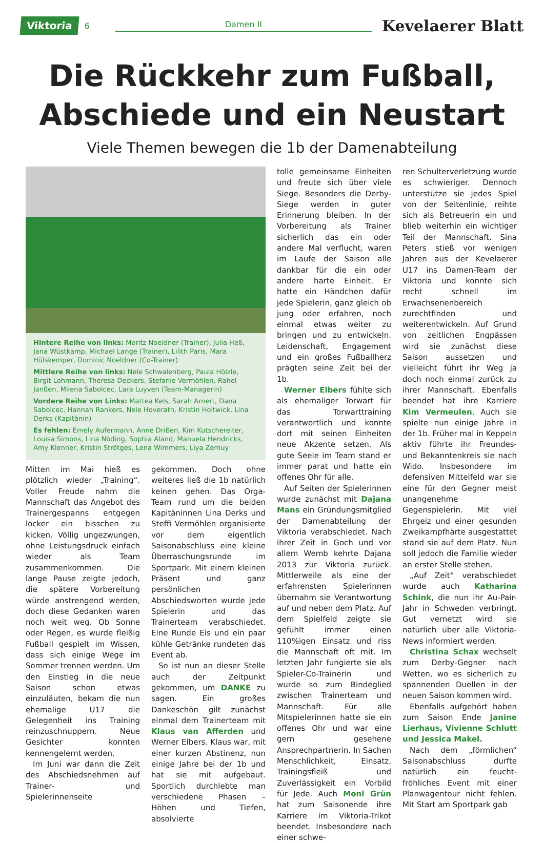Viktoria 6 Damen II Kevelaerer Blatt
Die Rückkehr zum Fußball,
Abschiede und ein Neustart
Viele Themen bewegen die 1b der Damenabteilung
Hintere Reihe von links: Moritz Noeldner (Trainer), Julia Heß, Jana Wüstkamp, Michael Lange (Trainer), Lilith Paris, Mara Hülskemper, Dominic Noeldner (Co-Trainer)
Mittlere Reihe von links: Nele Schwalenberg, Paula Hölzle, Birgit Lohmann, Theresa Deckers, Stefanie Vermöhlen, Rahel Janßen, Milena Sabolcec, Lara Luyven (Team-Managerin)
Vordere Reihe von Links: Mattea Kels, Sarah Arnert, Dana Sabolcec, Hannah Rankers, Nele Hoverath, Kristin Holtwick, Lina Derks (Kapitänin)
Es fehlen: Emely Aufermann, Anne Drißen, Kim Kutschereiter, Louisa Simons, Lina Nöding, Sophia Aland, Manuela Hendricks, Amy Klenner, Kristin Strötges, Lena Wimmers, Liya Zemuy
Mitten im Mai hieß es plötzlich wieder „Training“. Voller Freude nahm die Mannschaft das Angebot des Trainergespanns entgegen locker ein bisschen zu kicken. Völlig ungezwungen, ohne Leistungsdruck einfach wieder als Team zusammenkommen. Die lange Pause zeigte jedoch, die spätere Vorbereitung würde anstrengend werden, doch diese Gedanken waren noch weit weg. Ob Sonne oder Regen, es wurde fleißig Fußball gespielt im Wissen, dass sich einige Wege im Sommer trennen werden. Um den Einstieg in die neue Saison schon etwas einzuläuten, bekam die nun ehemalige U17 die Gelegenheit ins Training reinzuschnuppern. Neue Gesichter konnten kennengelernt werden.
Im Juni war dann die Zeit des Abschiedsnehmen auf Trainer- und Spielerinnenseite
gekommen. Doch ohne weiteres ließ die 1b natürlich keinen gehen. Das Orga-Team rund um die beiden Kapitäninnen Lina Derks und Steffi Vermöhlen organisierte vor dem eigentlich Saisonabschluss eine kleine Überraschungsrunde im Sportpark. Mit einem kleinen Präsent und ganz persönlichen Abschiedsworten wurde jede Spielerin und das Trainerteam verabschiedet. Eine Runde Eis und ein paar kühle Getränke rundeten das Event ab.
So ist nun an dieser Stelle auch der Zeitpunkt gekommen, um DANKE zu sagen. Ein großes Dankeschön gilt zunächst einmal dem Trainerteam mit Klaus van Afferden und Werner Elbers. Klaus war, mit einer kurzen Abstinenz, nun einige Jahre bei der 1b und hat sie mit aufgebaut. Sportlich durchlebte man verschiedene Phasen – Höhen und Tiefen, absolvierte
tolle gemeinsame Einheiten und freute sich über viele Siege. Besonders die Derby-Siege werden in guter Erinnerung bleiben. In der Vorbereitung als Trainer sicherlich das ein oder andere Mal verflucht, waren im Laufe der Saison alle dankbar für die ein oder andere harte Einheit. Er hatte ein Händchen dafür jede Spielerin, ganz gleich ob jung oder erfahren, noch einmal etwas weiter zu bringen und zu entwickeln. Leidenschaft, Engagement und ein großes Fußballherz prägten seine Zeit bei der 1b.
Werner Elbers fühlte sich als ehemaliger Torwart für das Torwarttraining verantwortlich und konnte dort mit seinen Einheiten neue Akzente setzen. Als gute Seele im Team stand er immer parat und hatte ein offenes Ohr für alle.
Auf Seiten der Spielerinnen wurde zunächst mit Dajana Mans ein Gründungsmitglied der Damenabteilung der Viktoria verabschiedet. Nach ihrer Zeit in Goch und vor allem Wemb kehrte Dajana 2013 zur Viktoria zurück. Mittlerweile als eine der erfahrensten Spielerinnen übernahm sie Verantwortung auf und neben dem Platz. Auf dem Spielfeld zeigte sie gefühlt immer einen 110%igen Einsatz und riss die Mannschaft oft mit. Im letzten Jahr fungierte sie als Spieler-Co-Trainerin und wurde so zum Bindeglied zwischen Trainerteam und Mannschaft. Für alle Mitspielerinnen hatte sie ein offenes Ohr und war eine gern gesehene Ansprechpartnerin. In Sachen Menschlichkeit, Einsatz, Trainingsfleiß und Zuverlässigkeit ein Vorbild für Jede. Auch Moni Grün hat zum Saisonende ihre Karriere im Viktoria-Trikot beendet. Insbesondere nach einer schwe-
ren Schulterverletzung wurde es schwieriger. Dennoch unterstütze sie jedes Spiel von der Seitenlinie, reihte sich als Betreuerin ein und blieb weiterhin ein wichtiger Teil der Mannschaft. Sina Peters stieß vor wenigen Jahren aus der Kevelaerer U17 ins Damen-Team der Viktoria und konnte sich recht schnell im Erwachsenenbereich zurechtfinden und weiterentwickeln. Auf Grund von zeitlichen Engpässen wird sie zunächst diese Saison aussetzen und vielleicht führt ihr Weg ja doch noch einmal zurück zu ihrer Mannschaft. Ebenfalls beendet hat ihre Karriere Kim Vermeulen. Auch sie spielte nun einige Jahre in der 1b. Früher mal in Keppeln aktiv führte ihr Freundes- und Bekanntenkreis sie nach Wido. Insbesondere im defensiven Mittelfeld war sie eine für den Gegner meist unangenehme Gegenspielerin. Mit viel Ehrgeiz und einer gesunden Zweikampfhärte ausgestattet stand sie auf dem Platz. Nun soll jedoch die Familie wieder an erster Stelle stehen.
„Auf Zeit“ verabschiedet wurde auch Katharina Schink, die nun ihr Au-Pair-Jahr in Schweden verbringt. Gut vernetzt wird sie natürlich über alle Viktoria-News informiert werden.
Christina Schax wechselt zum Derby-Gegner nach Wetten, wo es sicherlich zu spannenden Duellen in der neuen Saison kommen wird.
Ebenfalls aufgehört haben zum Saison Ende Janine Lierhaus, Vivienne Schlutt und Jessica Makel.
Nach dem „förmlichen“ Saisonabschluss durfte natürlich ein feucht-fröhliches Event mit einer Planwagentour nicht fehlen. Mit Start am Sportpark gab